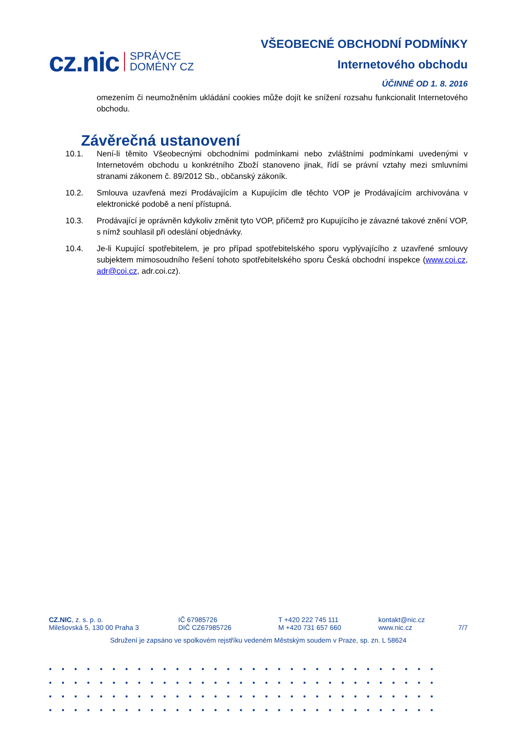cz.nic SPRÁVCE
DOMÉNY CZ
VŠEOBECNÉ OBCHODNÍ PODMÍNKY
Internetového obchodu
ÚČINNÉ OD 1. 8. 2016
omezením či neumožněním ukládání cookies může dojít ke snížení rozsahu funkcionalit Internetového obchodu.
Závěrečná ustanovení
10.1. Není-li těmito Všeobecnými obchodními podmínkami nebo zvláštními podmínkami uvedenými v Internetovém obchodu u konkrétního Zboží stanoveno jinak, řídí se právní vztahy mezi smluvními stranami zákonem č. 89/2012 Sb., občanský zákoník.
10.2. Smlouva uzavřená mezi Prodávajícím a Kupujícím dle těchto VOP je Prodávajícím archivována v elektronické podobě a není přístupná.
10.3. Prodávající je oprávněn kdykoliv změnit tyto VOP, přičemž pro Kupujícího je závazné takové znění VOP, s nímž souhlasil při odeslání objednávky.
10.4. Je-li Kupující spotřebitelem, je pro případ spotřebitelského sporu vyplývajícího z uzavřené smlouvy subjektem mimosoudního řešení tohoto spotřebitelského sporu Česká obchodní inspekce (www.coi.cz, adr@coi.cz, adr.coi.cz).
CZ.NIC, z. s. p. o.
Milešovská 5, 130 00 Praha 3
IČ 67985726
DIČ CZ67985726
T +420 222 745 111
M +420 731 657 660
kontakt@nic.cz
www.nic.cz
7/7
Sdružení je zapsáno ve spolkovém rejstříku vedeném Městským soudem v Praze, sp. zn. L 58624
●●●●●●●●●●●●●●●●●●●●●●●●●●●●●●●
●●●●●●●●●●●●●●●●●●●●●●●●●●●●●●●
●●●●●●●●●●●●●●●●●●●●●●●●●●●●●●●
●●●●●●●●●●●●●●●●●●●●●●●●●●●●●●●